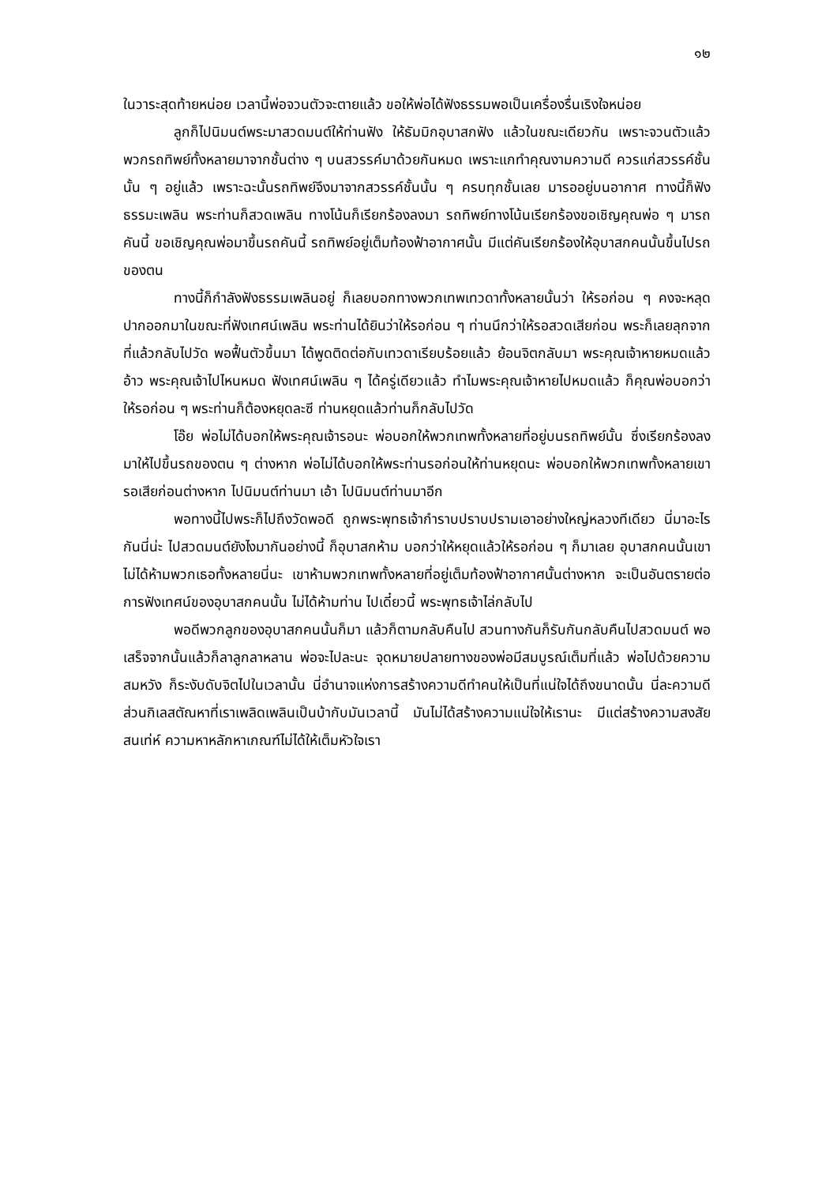๑๒
ในวาระสุดท้ายหน่อย เวลานี้พ่อจวนตัวจะตายแล้ว ขอให้พ่อได้ฟังธรรมพอเป็นเครื่องรื่นเริงใจหน่อย
ลูกก็ไปนิมนต์พระมาสวดมนต์ให้ท่านฟัง ให้ธัมมิกอุบาสกฟัง แล้วในขณะเดียวกัน เพราะจวนตัวแล้ว พวกรถทิพย์ทั้งหลายมาจากชั้นต่าง ๆ บนสวรรค์มาด้วยกันหมด เพราะแกทำคุณงามความดี ควรแก่สวรรค์ชั้นนั้น ๆ อยู่แล้ว เพราะฉะนั้นรถทิพย์จึงมาจากสวรรค์ชั้นนั้น ๆ ครบทุกชั้นเลย มารออยู่บนอากาศ ทางนี้ก็ฟังธรรมะเพลิน พระท่านก็สวดเพลิน ทางโน้นก็เรียกร้องลงมา รถทิพย์ทางโน้นเรียกร้องขอเชิญคุณพ่อ ๆ มารถคันนี้ ขอเชิญคุณพ่อมาขึ้นรถคันนี้ รถทิพย์อยู่เต็มท้องฟ้าอากาศนั้น มีแต่คันเรียกร้องให้อุบาสกคนนั้นขึ้นไปรถของตน
ทางนี้ก็กำลังฟังธรรมเพลินอยู่ ก็เลยบอกทางพวกเทพเทวดาทั้งหลายนั้นว่า ให้รอก่อน ๆ คงจะหลุดปากออกมาในขณะที่ฟังเทศน์เพลิน พระท่านได้ยินว่าให้รอก่อน ๆ ท่านนึกว่าให้รอสวดเสียก่อน พระก็เลยลุกจากที่แล้วกลับไปวัด พอฟื้นตัวขึ้นมา ได้พูดติดต่อกับเทวดาเรียบร้อยแล้ว ย้อนจิตกลับมา พระคุณเจ้าหายหมดแล้ว อ้าว พระคุณเจ้าไปไหนหมด ฟังเทศน์เพลิน ๆ ได้ครู่เดียวแล้ว ทำไมพระคุณเจ้าหายไปหมดแล้ว ก็คุณพ่อบอกว่าให้รอก่อน ๆ พระท่านก็ต้องหยุดละซี ท่านหยุดแล้วท่านก็กลับไปวัด
โอ๊ย พ่อไม่ได้บอกให้พระคุณเจ้ารอนะ พ่อบอกให้พวกเทพทั้งหลายที่อยู่บนรถทิพย์นั้น ซึ่งเรียกร้องลงมาให้ไปขึ้นรถของตน ๆ ต่างหาก พ่อไม่ได้บอกให้พระท่านรอก่อนให้ท่านหยุดนะ พ่อบอกให้พวกเทพทั้งหลายเขารอเสียก่อนต่างหาก ไปนิมนต์ท่านมา เอ้า ไปนิมนต์ท่านมาอีก
พอทางนี้ไปพระก็ไปถึงวัดพอดี ถูกพระพุทธเจ้ากำราบปราบปรามเอาอย่างใหญ่หลวงทีเดียว นี่มาอะไรกันนี่น่ะ ไปสวดมนต์ยังไงมากันอย่างนี้ ก็อุบาสกห้าม บอกว่าให้หยุดแล้วให้รอก่อน ๆ ก็มาเลย อุบาสกคนนั้นเขาไม่ได้ห้ามพวกเธอทั้งหลายนี่นะ เขาห้ามพวกเทพทั้งหลายที่อยู่เต็มท้องฟ้าอากาศนั้นต่างหาก จะเป็นอันตรายต่อการฟังเทศน์ของอุบาสกคนนั้น ไม่ได้ห้ามท่าน ไปเดี๋ยวนี้ พระพุทธเจ้าไล่กลับไป
พอดีพวกลูกของอุบาสกคนนั้นก็มา แล้วก็ตามกลับคืนไป สวนทางกันก็รับกันกลับคืนไปสวดมนต์ พอเสร็จจากนั้นแล้วก็ลาลูกลาหลาน พ่อจะไปละนะ จุดหมายปลายทางของพ่อมีสมบูรณ์เต็มที่แล้ว พ่อไปด้วยความสมหวัง ก็ระงับดับจิตไปในเวลานั้น นี่อำนาจแห่งการสร้างความดีทำคนให้เป็นที่แน่ใจได้ถึงขนาดนั้น นี่ละความดี ส่วนกิเลสตัณหาที่เราเพลิดเพลินเป็นบ้ากับมันเวลานี้ มันไม่ได้สร้างความแน่ใจให้เรานะ มีแต่สร้างความสงสัยสนเท่ห์ ความหาหลักหาเกณฑ์ไม่ได้ให้เต็มหัวใจเรา